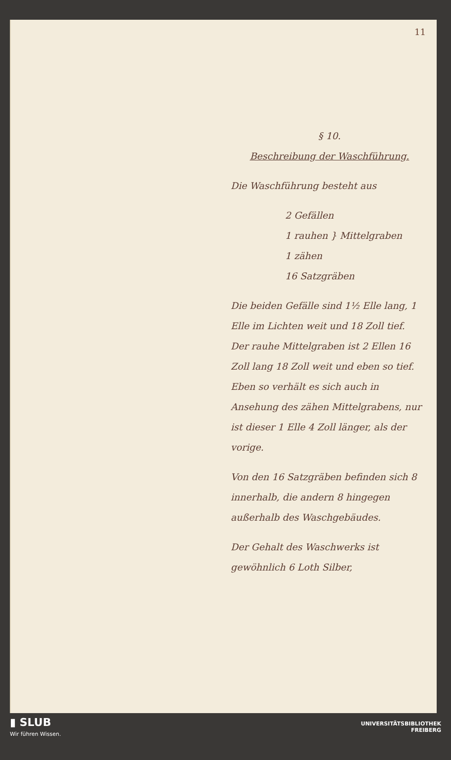11
§ 10.
Beschreibung der Waschführung.
Die Waschführung besteht aus
2 Gefällen
1 rauhen } Mittelgraben
1 zähen
16 Satzgräben
Die beiden Gefälle sind 1½ Elle lang, 1 Elle im Lichten weit und 18 Zoll tief.
Der rauhe Mittelgraben ist 2 Ellen 16 Zoll lang 18 Zoll weit und eben so tief. Eben so verhält es sich auch in Ansehung des zähen Mittelgrabens, nur ist dieser 1 Elle 4 Zoll länger, als der vorige.
Von den 16 Satzgräben befinden sich 8 innerhalb, die andern 8 hingegen außerhalb des Waschgebäudes.
Der Gehalt des Waschwerks ist gewöhnlich 6 Loth Silber,
▮ SLUB
Wir führen Wissen.
UNIVERSITÄTSBIBLIOTHEK
FREIBERG